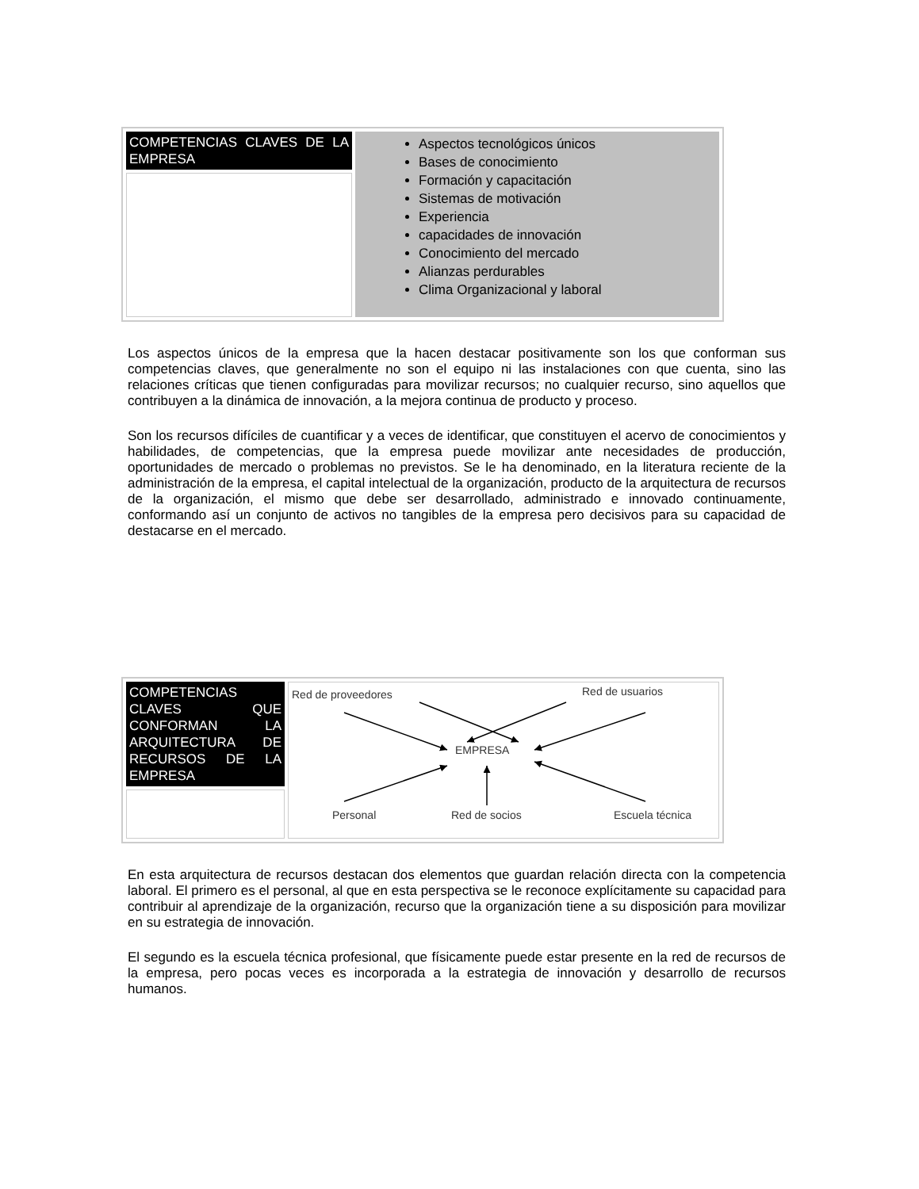| COMPETENCIAS CLAVES DE LA EMPRESA | Aspectos tecnológicos únicos Bases de conocimiento Formación y capacitación Sistemas de motivación Experiencia capacidades de innovación Conocimiento del mercado Alianzas perdurables Clima Organizacional y laboral |
Los aspectos únicos de la empresa que la hacen destacar positivamente son los que conforman sus competencias claves, que generalmente no son el equipo ni las instalaciones con que cuenta, sino las relaciones críticas que tienen configuradas para movilizar recursos; no cualquier recurso, sino aquellos que contribuyen a la dinámica de innovación, a la mejora continua de producto y proceso.
Son los recursos difíciles de cuantificar y a veces de identificar, que constituyen el acervo de conocimientos y habilidades, de competencias, que la empresa puede movilizar ante necesidades de producción, oportunidades de mercado o problemas no previstos. Se le ha denominado, en la literatura reciente de la administración de la empresa, el capital intelectual de la organización, producto de la arquitectura de recursos de la organización, el mismo que debe ser desarrollado, administrado e innovado continuamente, conformando así un conjunto de activos no tangibles de la empresa pero decisivos para su capacidad de destacarse en el mercado.
| COMPETENCIAS CLAVES QUE CONFORMAN LA ARQUITECTURA DE RECURSOS DE LA EMPRESA | Red de proveedores Red de usuarios EMPRESA Personal Red de socios Escuela técnica |
En esta arquitectura de recursos destacan dos elementos que guardan relación directa con la competencia laboral. El primero es el personal, al que en esta perspectiva se le reconoce explícitamente su capacidad para contribuir al aprendizaje de la organización, recurso que la organización tiene a su disposición para movilizar en su estrategia de innovación.
El segundo es la escuela técnica profesional, que físicamente puede estar presente en la red de recursos de la empresa, pero pocas veces es incorporada a la estrategia de innovación y desarrollo de recursos humanos.